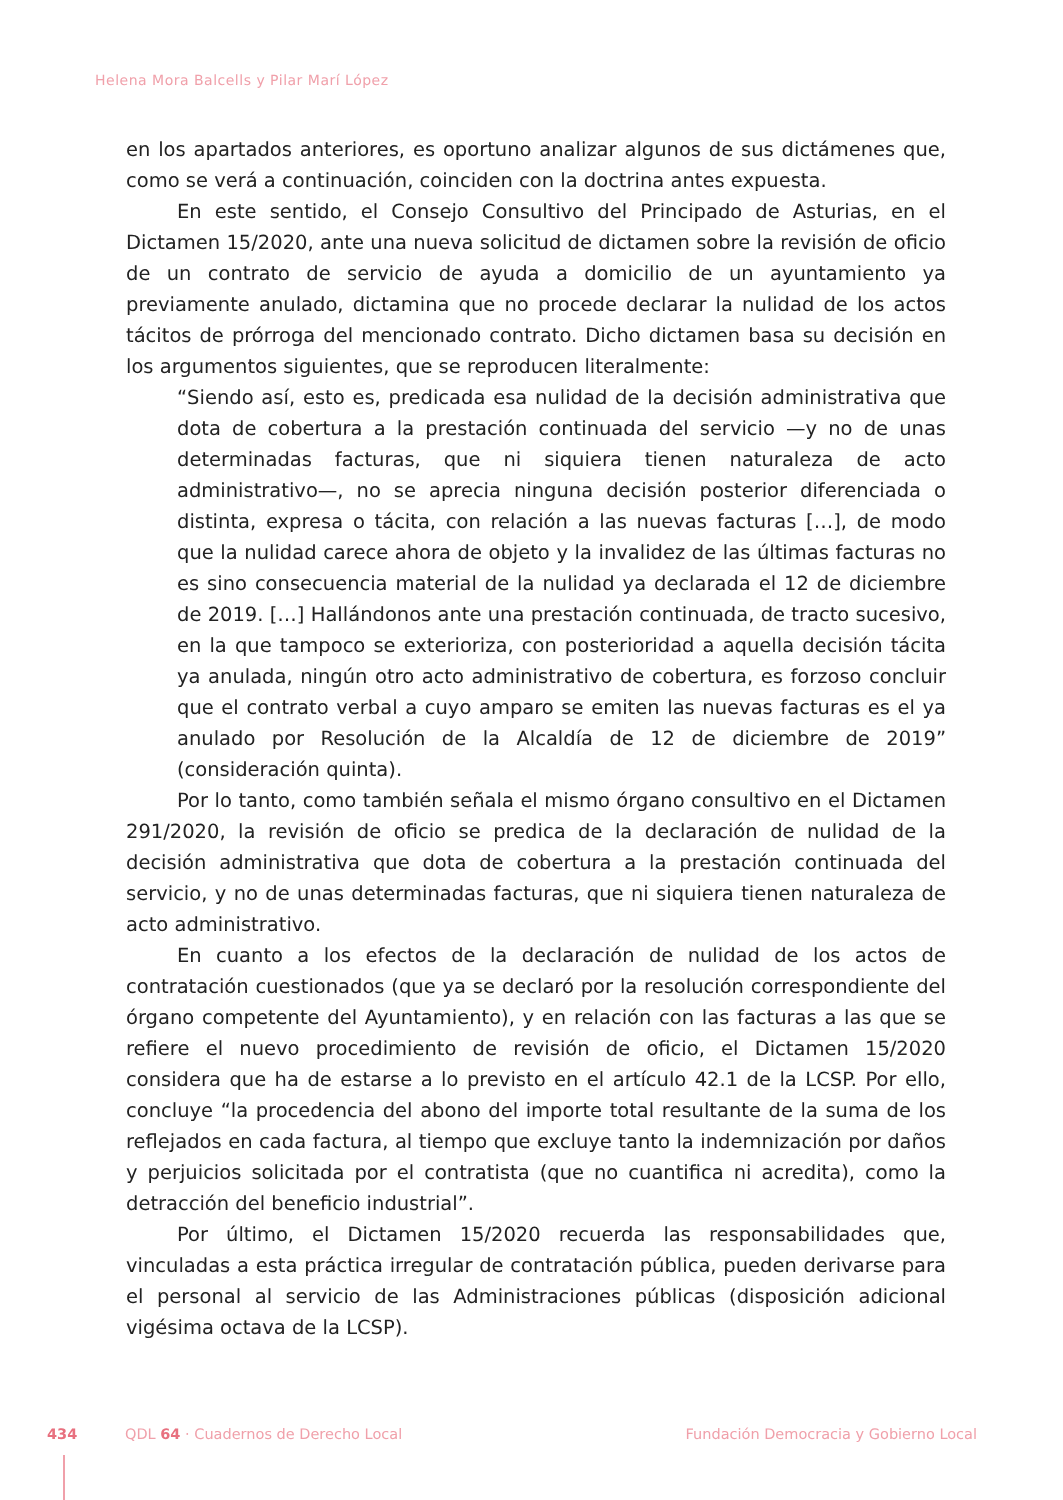Helena Mora Balcells y Pilar Marí López
en los apartados anteriores, es oportuno analizar algunos de sus dictámenes que, como se verá a continuación, coinciden con la doctrina antes expuesta.
En este sentido, el Consejo Consultivo del Principado de Asturias, en el Dictamen 15/2020, ante una nueva solicitud de dictamen sobre la revisión de oficio de un contrato de servicio de ayuda a domicilio de un ayuntamiento ya previamente anulado, dictamina que no procede declarar la nulidad de los actos tácitos de prórroga del mencionado contrato. Dicho dictamen basa su decisión en los argumentos siguientes, que se reproducen literalmente:
“Siendo así, esto es, predicada esa nulidad de la decisión administrativa que dota de cobertura a la prestación continuada del servicio —y no de unas determinadas facturas, que ni siquiera tienen naturaleza de acto administrativo—, no se aprecia ninguna decisión posterior diferenciada o distinta, expresa o tácita, con relación a las nuevas facturas […], de modo que la nulidad carece ahora de objeto y la invalidez de las últimas facturas no es sino consecuencia material de la nulidad ya declarada el 12 de diciembre de 2019. […] Hallándonos ante una prestación continuada, de tracto sucesivo, en la que tampoco se exterioriza, con posterioridad a aquella decisión tácita ya anulada, ningún otro acto administrativo de cobertura, es forzoso concluir que el contrato verbal a cuyo amparo se emiten las nuevas facturas es el ya anulado por Resolución de la Alcaldía de 12 de diciembre de 2019” (consideración quinta).
Por lo tanto, como también señala el mismo órgano consultivo en el Dictamen 291/2020, la revisión de oficio se predica de la declaración de nulidad de la decisión administrativa que dota de cobertura a la prestación continuada del servicio, y no de unas determinadas facturas, que ni siquiera tienen naturaleza de acto administrativo.
En cuanto a los efectos de la declaración de nulidad de los actos de contratación cuestionados (que ya se declaró por la resolución correspondiente del órgano competente del Ayuntamiento), y en relación con las facturas a las que se refiere el nuevo procedimiento de revisión de oficio, el Dictamen 15/2020 considera que ha de estarse a lo previsto en el artículo 42.1 de la LCSP. Por ello, concluye “la procedencia del abono del importe total resultante de la suma de los reflejados en cada factura, al tiempo que excluye tanto la indemnización por daños y perjuicios solicitada por el contratista (que no cuantifica ni acredita), como la detracción del beneficio industrial”.
Por último, el Dictamen 15/2020 recuerda las responsabilidades que, vinculadas a esta práctica irregular de contratación pública, pueden derivarse para el personal al servicio de las Administraciones públicas (disposición adicional vigésima octava de la LCSP).
434 QDL 64 · Cuadernos de Derecho Local Fundación Democracia y Gobierno Local